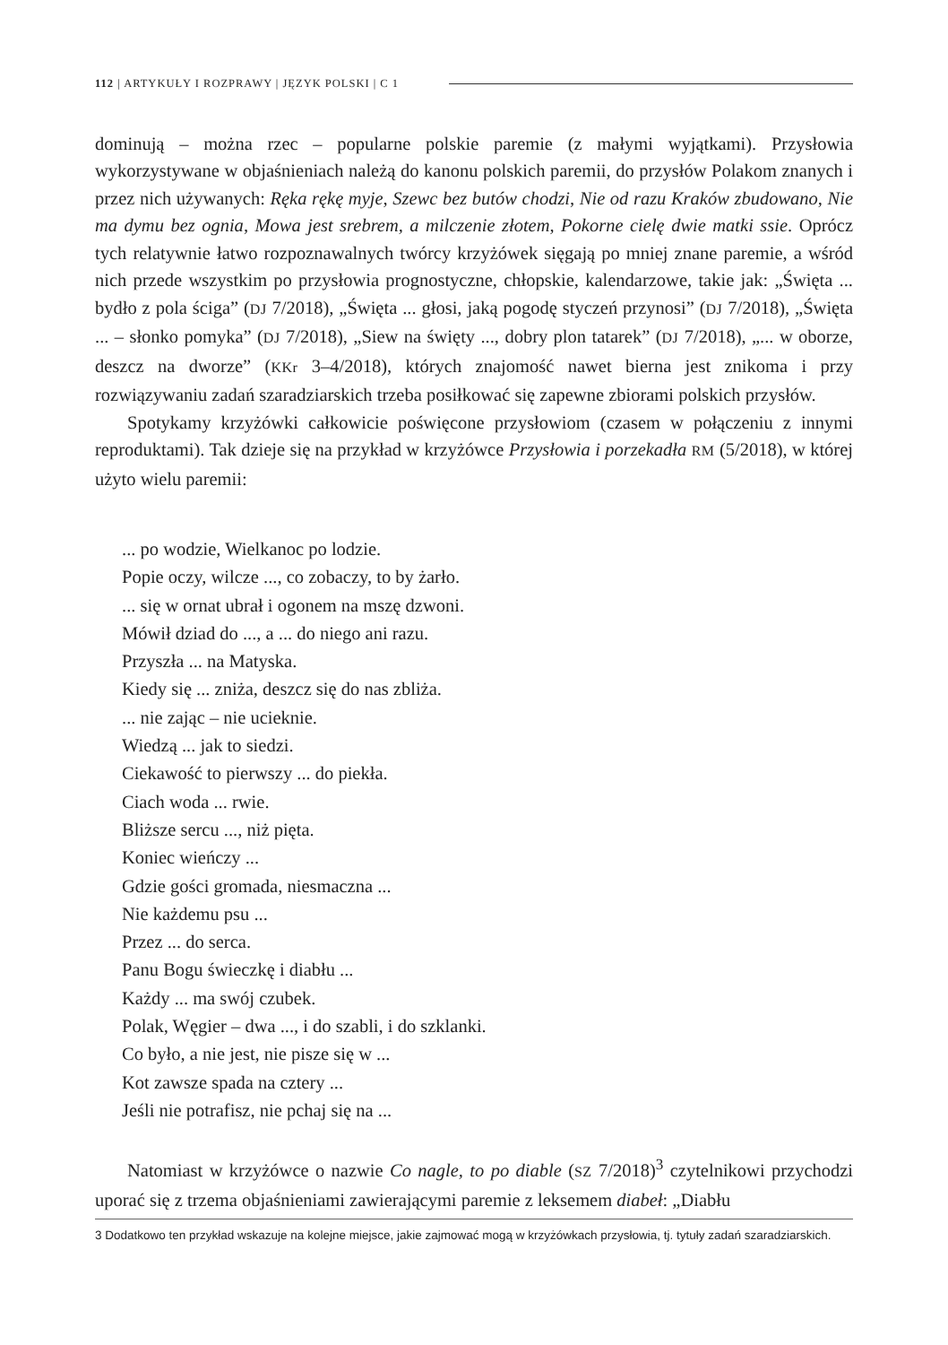112 | ARTYKUŁY I ROZPRAWY | JĘZYK POLSKI | C 1
dominują – można rzec – popularne polskie paremie (z małymi wyjątkami). Przysłowia wykorzystywane w objaśnieniach należą do kanonu polskich paremii, do przysłów Polakom znanych i przez nich używanych: Ręka rękę myje, Szewc bez butów chodzi, Nie od razu Kraków zbudowano, Nie ma dymu bez ognia, Mowa jest srebrem, a milczenie złotem, Pokorne cielę dwie matki ssie. Oprócz tych relatywnie łatwo rozpoznawalnych twórcy krzyżówek sięgają po mniej znane paremie, a wśród nich przede wszystkim po przysłowia prognostyczne, chłopskie, kalendarzowe, takie jak: „Święta ... bydło z pola ściga” (DJ 7/2018), „Święta ... głosi, jaką pogodę styczeń przynosi” (DJ 7/2018), „Święta ... – słonko pomyka” (DJ 7/2018), „Siew na święty ..., dobry plon tatarek” (DJ 7/2018), „... w oborze, deszcz na dworze” (KKr 3–4/2018), których znajomość nawet bierna jest znikoma i przy rozwiązywaniu zadań szaradziarskich trzeba posiłkować się zapewne zbiorami polskich przysłów.
Spotykamy krzyżówki całkowicie poświęcone przysłowiom (czasem w połączeniu z innymi reproduktami). Tak dzieje się na przykład w krzyżówce Przysłowia i porzekadła RM (5/2018), w której użyto wielu paremii:
... po wodzie, Wielkanoc po lodzie.
Popie oczy, wilcze ..., co zobaczy, to by żarło.
... się w ornat ubrał i ogonem na mszę dzwoni.
Mówił dziad do ..., a ... do niego ani razu.
Przyszła ... na Matyska.
Kiedy się ... zniża, deszcz się do nas zbliża.
... nie zając – nie ucieknie.
Wiedzą ... jak to siedzi.
Ciekawość to pierwszy ... do piekła.
Ciach woda ... rwie.
Bliższe sercu ..., niż pięta.
Koniec wieńczy ...
Gdzie gości gromada, niesmaczna ...
Nie każdemu psu ...
Przez ... do serca.
Panu Bogu świeczkę i diabłu ...
Każdy ... ma swój czubek.
Polak, Węgier – dwa ..., i do szabli, i do szklanki.
Co było, a nie jest, nie pisze się w ...
Kot zawsze spada na cztery ...
Jeśli nie potrafisz, nie pchaj się na ...
Natomiast w krzyżówce o nazwie Co nagle, to po diable (SZ 7/2018)<sup>3</sup> czytelnikowi przychodzi uporać się z trzema objaśnieniami zawierającymi paremie z leksemem diabeł: „Diabłu
3 Dodatkowo ten przykład wskazuje na kolejne miejsce, jakie zajmować mogą w krzyżówkach przysłowia, tj. tytuły zadań szaradziarskich.